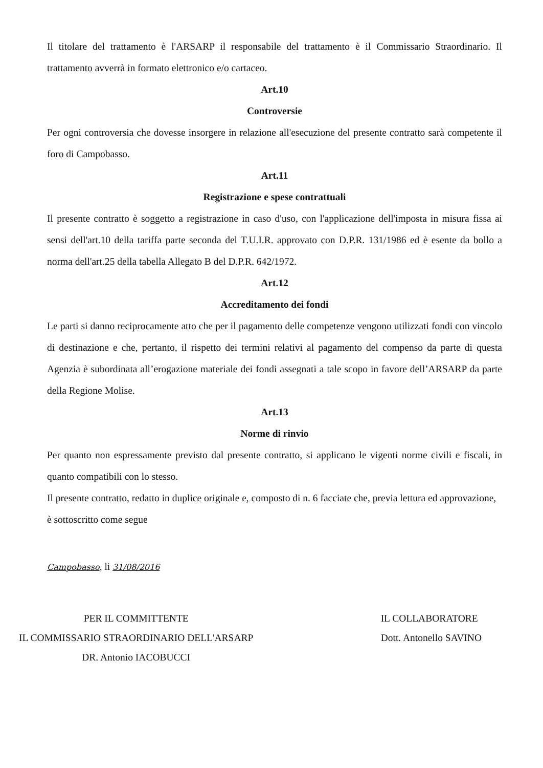Il titolare del trattamento è l'ARSARP il responsabile del trattamento è il Commissario Straordinario. Il trattamento avverrà in formato elettronico e/o cartaceo.
Art.10
Controversie
Per ogni controversia che dovesse insorgere in relazione all'esecuzione del presente contratto sarà competente il foro di Campobasso.
Art.11
Registrazione e spese contrattuali
Il presente contratto è soggetto a registrazione in caso d'uso, con l'applicazione dell'imposta in misura fissa ai sensi dell'art.10 della tariffa parte seconda del T.U.I.R. approvato con D.P.R. 131/1986 ed è esente da bollo a norma dell'art.25 della tabella Allegato B del D.P.R. 642/1972.
Art.12
Accreditamento dei fondi
Le parti si danno reciprocamente atto che per il pagamento delle competenze vengono utilizzati fondi con vincolo di destinazione e che, pertanto, il rispetto dei termini relativi al pagamento del compenso da parte di questa Agenzia è subordinata all’erogazione materiale dei fondi assegnati a tale scopo in favore dell’ARSARP da parte della Regione Molise.
Art.13
Norme di rinvio
Per quanto non espressamente previsto dal presente contratto, si applicano le vigenti norme civili e fiscali, in quanto compatibili con lo stesso.
Il presente contratto, redatto in duplice originale e, composto di n. 6 facciate che, previa lettura ed approvazione, è sottoscritto come segue
Campobasso, li 31/08/2016
PER IL COMMITTENTE
IL COMMISSARIO STRAORDINARIO DELL'ARSARP
DR. Antonio IACOBUCCI
IL COLLABORATORE
Dott. Antonello SAVINO